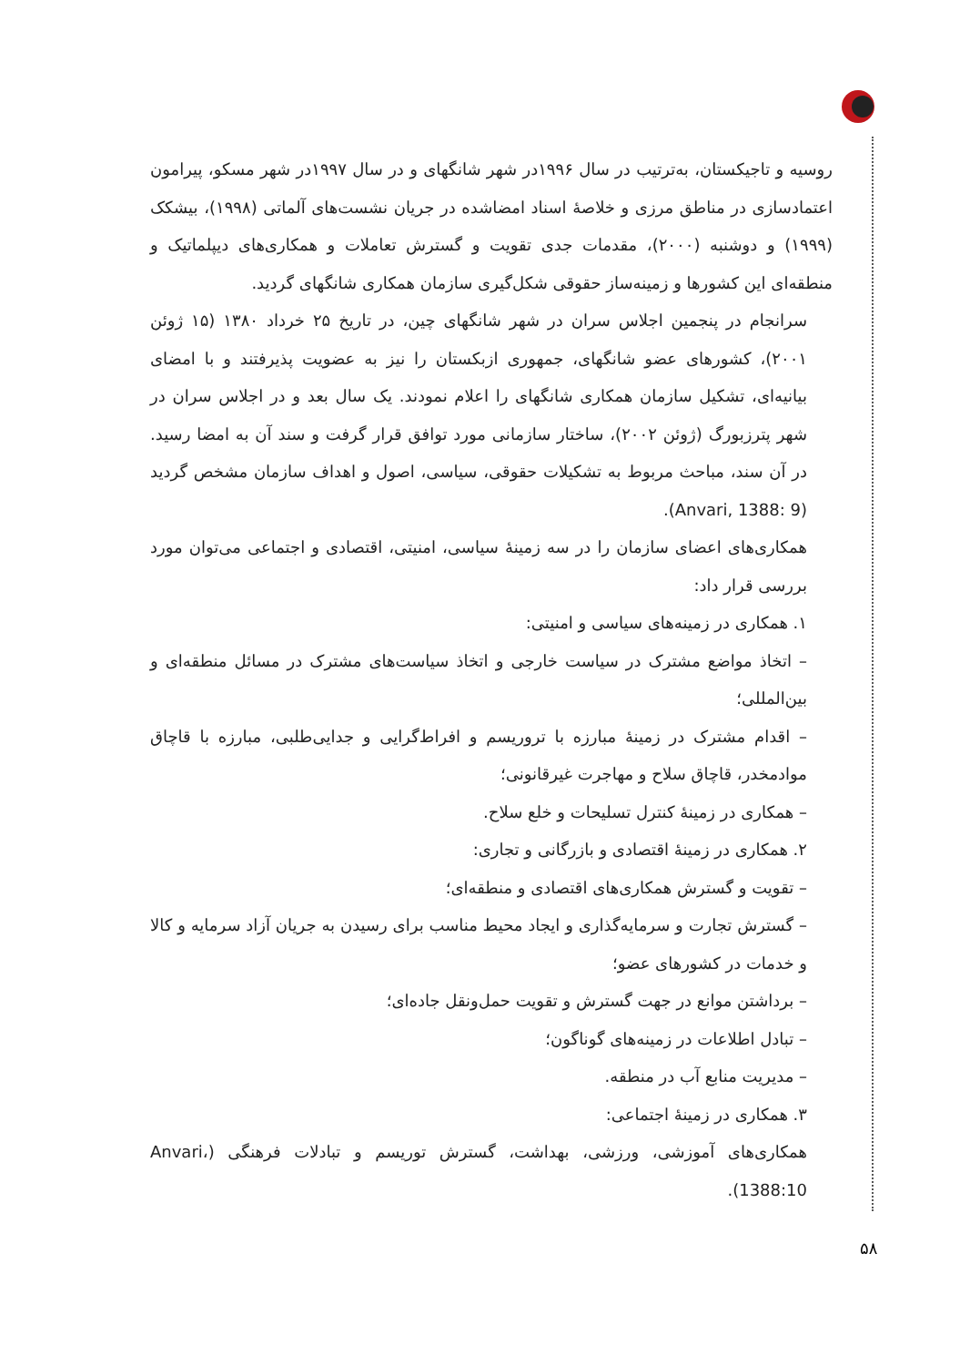روسیه و تاجیکستان، به‌ترتیب در سال ۱۹۹۶در شهر شانگهای و در سال ۱۹۹۷در شهر مسکو، پیرامون اعتمادسازی در مناطق مرزی و خلاصهٔ اسناد امضاشده در جریان نشست‌های آلماتی (۱۹۹۸)، بیشکک (۱۹۹۹) و دوشنبه (۲۰۰۰)، مقدمات جدی تقویت و گسترش تعاملات و همکاری‌های دیپلماتیک و منطقه‌ای این کشورها و زمینه‌ساز حقوقی شکل‌گیری سازمان همکاری شانگهای گردید.
سرانجام در پنجمین اجلاس سران در شهر شانگهای چین، در تاریخ ۲۵ خرداد ۱۳۸۰ (۱۵ ژوئن ۲۰۰۱)، کشورهای عضو شانگهای، جمهوری ازبکستان را نیز به عضویت پذیرفتند و با امضای بیانیه‌ای، تشکیل سازمان همکاری شانگهای را اعلام نمودند. یک سال بعد و در اجلاس سران در شهر پترزبورگ (ژوئن ۲۰۰۲)، ساختار سازمانی مورد توافق قرار گرفت و سند آن به امضا رسید. در آن سند، مباحث مربوط به تشکیلات حقوقی، سیاسی، اصول و اهداف سازمان مشخص گردید (Anvari, 1388: 9).
همکاری‌های اعضای سازمان را در سه زمینهٔ سیاسی، امنیتی، اقتصادی و اجتماعی می‌توان مورد بررسی قرار داد:
۱. همکاری در زمینه‌های سیاسی و امنیتی:
– اتخاذ مواضع مشترک در سیاست خارجی و اتخاذ سیاست‌های مشترک در مسائل منطقه‌ای و بین‌المللی؛
– اقدام مشترک در زمینهٔ مبارزه با تروریسم و افراط‌گرایی و جدایی‌طلبی، مبارزه با قاچاق موادمخدر، قاچاق سلاح و مهاجرت غیرقانونی؛
– همکاری در زمینهٔ کنترل تسلیحات و خلع سلاح.
۲. همکاری در زمینهٔ اقتصادی و بازرگانی و تجاری:
– تقویت و گسترش همکاری‌های اقتصادی و منطقه‌ای؛
– گسترش تجارت و سرمایه‌گذاری و ایجاد محیط مناسب برای رسیدن به جریان آزاد سرمایه و کالا و خدمات در کشورهای عضو؛
– برداشتن موانع در جهت گسترش و تقویت حمل‌ونقل جاده‌ای؛
– تبادل اطلاعات در زمینه‌های گوناگون؛
– مدیریت منابع آب در منطقه.
۳. همکاری در زمینهٔ اجتماعی:
همکاری‌های آموزشی، ورزشی، بهداشت، گسترش توریسم و تبادلات فرهنگی (Anvari، 1388:10).
۵۸